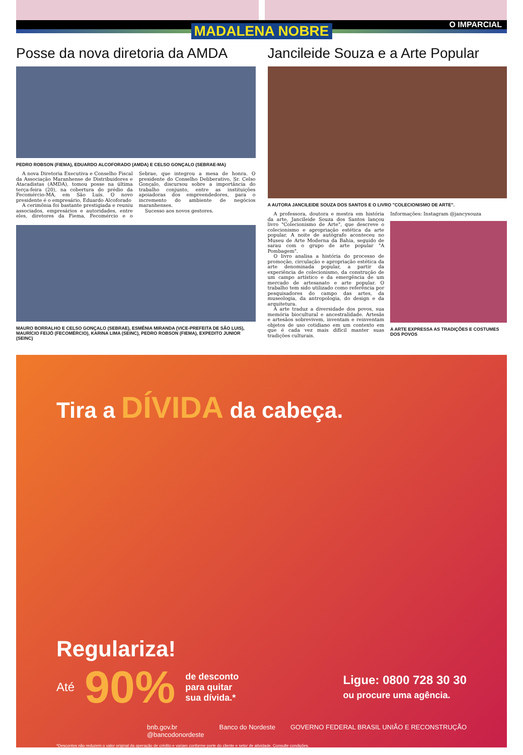O IMPARCIAL
MADALENA NOBRE
Posse da nova diretoria da AMDA
PEDRO ROBSON (FIEMA), EDUARDO ALCOFORADO (AMDA) E CELSO GONÇALO (SEBRAE-MA)
A nova Diretoria Executiva e Conselho Fiscal da Associação Maranhense de Distribuidores e Atacadistas (AMDA), tomou posse na última terça-feira (20), na cobertura do prédio da Fecomércio-MA, em São Luís. O novo presidente é o empresário, Eduardo Alcoforado
A cerimônia foi bastante prestigiada e reuniu associados, empresários e autoridades, entre eles, diretores da Fiema, Fecomércio e o Sebrae, que integrou a mesa de honra. O presidente do Conselho Deliberativo, Sr. Celso Gonçalo, discursou sobre a importância do trabalho conjunto, entre as instituições apoiadoras dos empreendedores, para o incremento do ambiente de negócios maranhenses.
Sucesso aos novos gestores.
MAURO BORRALHO E CELSO GONÇALO (SEBRAE), ESMÊNIA MIRANDA (VICE-PREFEITA DE SÃO LUIS), MAURÍCIO FEIJÓ (FECOMÉRCIO), KARINA LIMA (SEINC), PEDRO ROBSON (FIEMA), EXPEDITO JUNIOR (SEINC)
Jancileide Souza e a Arte Popular
A AUTORA JANCILEIDE SOUZA DOS SANTOS E O LIVRO "COLECIONISMO DE ARTE".
A professora, doutora e mestra em história da arte, Jancileide Souza dos Santos lançou livro "Colecionismo de Arte", que descreve o colecionismo e apropriação estética da arte popular. A noite de autógrafo aconteceu no Museu de Arte Moderna da Bahia, seguido de sarau com o grupo de arte popular "A Pombagem".
O livro analisa a história do processo de promoção, circulação e apropriação estética da arte denominada popular, a partir da experiência de colecionismo, da construção de um campo artístico e da emergência de um mercado de artesanato e arte popular. O trabalho tem sido utilizado como referência por pesquisadores do campo das artes, da museologia, da antropologia, do design e da arquitetura.
A arte traduz a diversidade dos povos, sua memória biocultural e ancestralidade. Artesãs e artesãos sobrevivem, inventam e reinventam objetos de uso cotidiano em um contexto em que é cada vez mais difícil manter suas tradições culturais.
Informações: Instagram @jancysouza
A ARTE EXPRESSA AS TRADIÇÕES E COSTUMES DOS POVOS
Tira a DÍVIDA da cabeça.
Regulariza!
Até 90% de desconto
para quitar
sua dívida.* Ligue: 0800 728 30 30
ou procure uma agência.
bnb.gov.br
@bancodonordeste Banco do Nordeste GOVERNO FEDERAL BRASIL UNIÃO E RECONSTRUÇÃO
*Descontos não reduzem o valor original da operação de crédito e variam conforme porte do cliente e setor de atividade. Consulte condições.